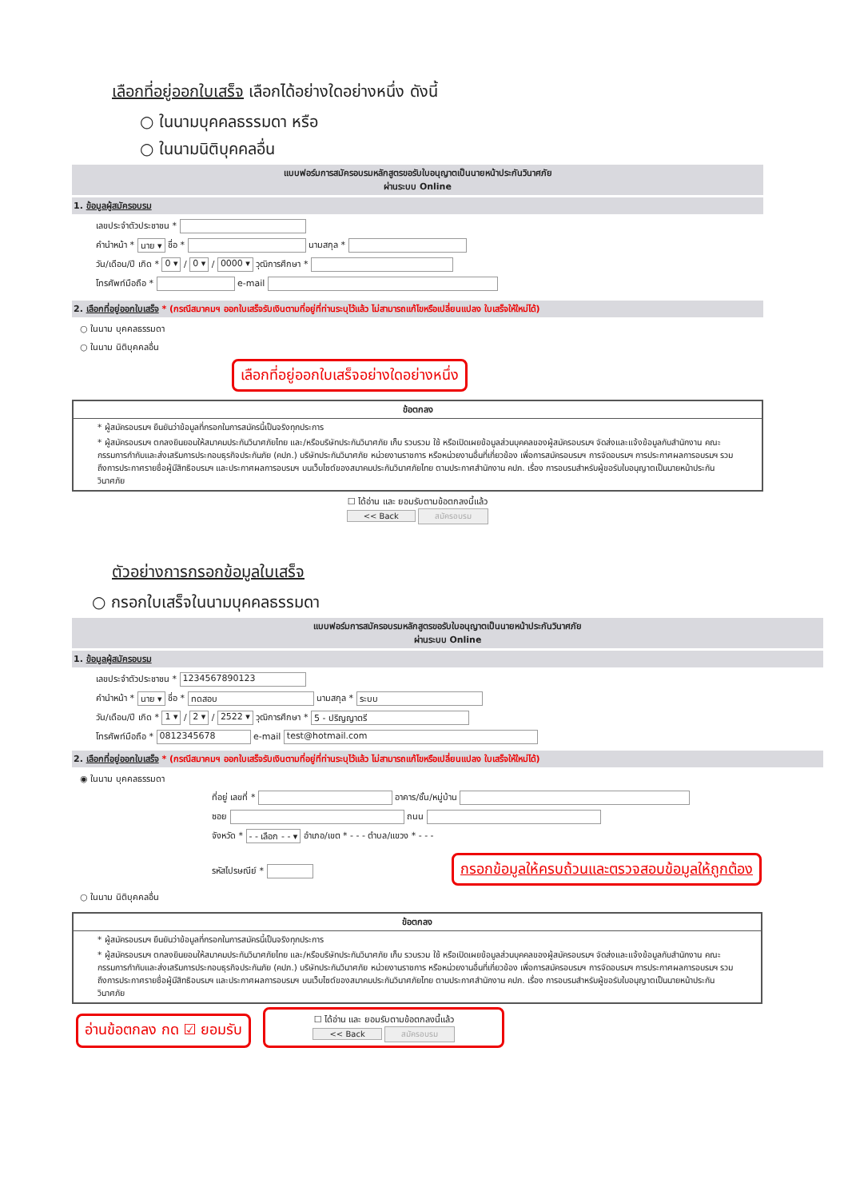เลือกที่อยู่ออกใบเสร็จ เลือกได้อย่างใดอย่างหนึ่ง ดังนี้
○ ในนามบุคคลธรรมดา หรือ
○ ในนามนิติบุคคลอื่น
แบบฟอร์มการสมัครอบรมหลักสูตรขอรับใบอนุญาตเป็นนายหน้าประกันวินาศภัย
ผ่านระบบ Online
1. ข้อมูลผู้สมัครอบรม
เลขประจำตัวประชาชน *
คำนำหน้า * นาย ▾ ชื่อ * นามสกุล *
วัน/เดือน/ปี เกิด * 0 ▾ / 0 ▾ / 0000 ▾ วุฒิการศึกษา *
โทรศัพท์มือถือ * e-mail
2. เลือกที่อยู่ออกใบเสร็จ * (กรณีสมาคมฯ ออกใบเสร็จรับเงินตามที่อยู่ที่ท่านระบุไว้แล้ว ไม่สามารถแก้ไขหรือเปลี่ยนแปลง ใบเสร็จให้ใหม่ได้)
○ ในนาม บุคคลธรรมดา
○ ในนาม นิติบุคคลอื่น
เลือกที่อยู่ออกใบเสร็จอย่างใดอย่างหนึ่ง
ข้อตกลง
* ผู้สมัครอบรมฯ ยืนยันว่าข้อมูลที่กรอกในการสมัครนี้เป็นจริงทุกประการ
* ผู้สมัครอบรมฯ ตกลงยินยอมให้สมาคมประกันวินาศภัยไทย และ/หรือบริษัทประกันวินาศภัย เก็บ รวบรวม ใช้ หรือเปิดเผยข้อมูลส่วนบุคคลของผู้สมัครอบรมฯ จัดส่งและแจ้งข้อมูลกับสำนักงาน คณะกรรมการกำกับและส่งเสริมการประกอบธุรกิจประกันภัย (คปภ.) บริษัทประกันวินาศภัย หน่วยงานราชการ หรือหน่วยงานอื่นที่เกี่ยวข้อง เพื่อการสมัครอบรมฯ การจัดอบรมฯ การประกาศผลการอบรมฯ รวมถึงการประกาศรายชื่อผู้มีสิทธิอบรมฯ และประกาศผลการอบรมฯ บนเว็บไซต์ของสมาคมประกันวินาศภัยไทย ตามประกาศสำนักงาน คปภ. เรื่อง การอบรมสำหรับผู้ขอรับใบอนุญาตเป็นนายหน้าประกันวินาศภัย
☐ ได้อ่าน และ ยอมรับตามข้อตกลงนี้แล้ว
<< Back สมัครอบรม
ตัวอย่างการกรอกข้อมูลใบเสร็จ
○ กรอกใบเสร็จในนามบุคคลธรรมดา
แบบฟอร์มการสมัครอบรมหลักสูตรขอรับใบอนุญาตเป็นนายหน้าประกันวินาศภัย
ผ่านระบบ Online
1. ข้อมูลผู้สมัครอบรม
เลขประจำตัวประชาชน * 1234567890123
คำนำหน้า * นาย ▾ ชื่อ * ทดสอบ นามสกุล * ระบบ
วัน/เดือน/ปี เกิด * 1 ▾ / 2 ▾ / 2522 ▾ วุฒิการศึกษา * 5 - ปริญญาตรี
โทรศัพท์มือถือ * 0812345678 e-mail test@hotmail.com
2. เลือกที่อยู่ออกใบเสร็จ * (กรณีสมาคมฯ ออกใบเสร็จรับเงินตามที่อยู่ที่ท่านระบุไว้แล้ว ไม่สามารถแก้ไขหรือเปลี่ยนแปลง ใบเสร็จให้ใหม่ได้)
◉ ในนาม บุคคลธรรมดา
ที่อยู่ เลขที่ * อาคาร/ชั้น/หมู่บ้าน
ซอย ถนน
จังหวัด * - - เลือก - - ▾ อำเภอ/เขต * - - - ตำบล/แขวง * - - -
รหัสไปรษณีย์ * กรอกข้อมูลให้ครบถ้วนและตรวจสอบข้อมูลให้ถูกต้อง
○ ในนาม นิติบุคคลอื่น
ข้อตกลง
* ผู้สมัครอบรมฯ ยืนยันว่าข้อมูลที่กรอกในการสมัครนี้เป็นจริงทุกประการ
* ผู้สมัครอบรมฯ ตกลงยินยอมให้สมาคมประกันวินาศภัยไทย และ/หรือบริษัทประกันวินาศภัย เก็บ รวบรวม ใช้ หรือเปิดเผยข้อมูลส่วนบุคคลของผู้สมัครอบรมฯ จัดส่งและแจ้งข้อมูลกับสำนักงาน คณะกรรมการกำกับและส่งเสริมการประกอบธุรกิจประกันภัย (คปภ.) บริษัทประกันวินาศภัย หน่วยงานราชการ หรือหน่วยงานอื่นที่เกี่ยวข้อง เพื่อการสมัครอบรมฯ การจัดอบรมฯ การประกาศผลการอบรมฯ รวมถึงการประกาศรายชื่อผู้มีสิทธิอบรมฯ และประกาศผลการอบรมฯ บนเว็บไซต์ของสมาคมประกันวินาศภัยไทย ตามประกาศสำนักงาน คปภ. เรื่อง การอบรมสำหรับผู้ขอรับใบอนุญาตเป็นนายหน้าประกันวินาศภัย
อ่านข้อตกลง กด ☑ ยอมรับ ☐ ได้อ่าน และ ยอมรับตามข้อตกลงนี้แล้ว
<< Back สมัครอบรม